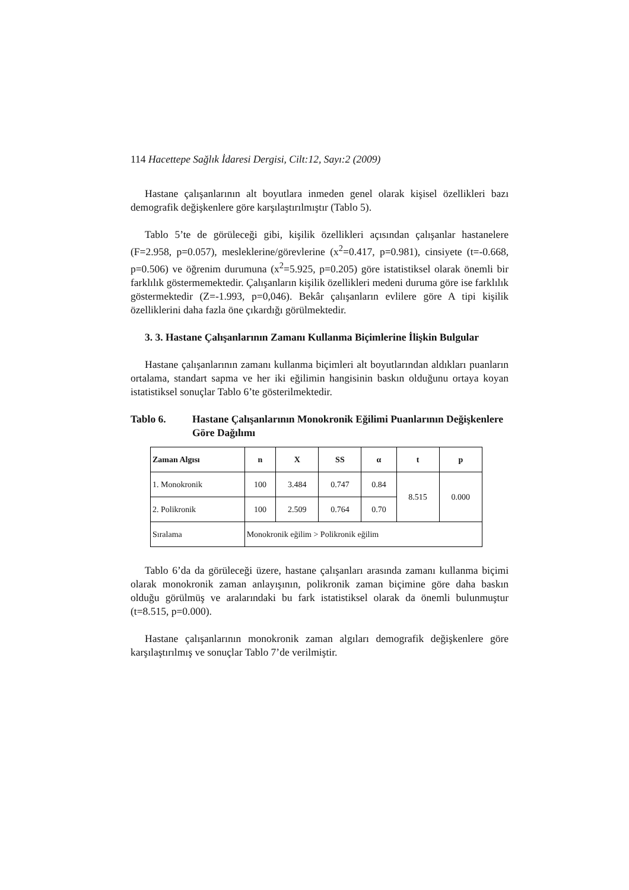114 Hacettepe Sağlık İdaresi Dergisi, Cilt:12, Sayı:2 (2009)
Hastane çalışanlarının alt boyutlara inmeden genel olarak kişisel özellikleri bazı demografik değişkenlere göre karşılaştırılmıştır (Tablo 5).
Tablo 5’te de görüleceği gibi, kişilik özellikleri açısından çalışanlar hastanelere (F=2.958, p=0.057), mesleklerine/görevlerine (x<sup>2</sup>=0.417, p=0.981), cinsiyete (t=-0.668, p=0.506) ve öğrenim durumuna (x<sup>2</sup>=5.925, p=0.205) göre istatistiksel olarak önemli bir farklılık göstermemektedir. Çalışanların kişilik özellikleri medeni duruma göre ise farklılık göstermektedir (Z=-1.993, p=0,046). Bekâr çalışanların evlilere göre A tipi kişilik özelliklerini daha fazla öne çıkardığı görülmektedir.
3. 3. Hastane Çalışanlarının Zamanı Kullanma Biçimlerine İlişkin Bulgular
Hastane çalışanlarının zamanı kullanma biçimleri alt boyutlarından aldıkları puanların ortalama, standart sapma ve her iki eğilimin hangisinin baskın olduğunu ortaya koyan istatistiksel sonuçlar Tablo 6’te gösterilmektedir.
Tablo 6. Hastane Çalışanlarının Monokronik Eğilimi Puanlarının Değişkenlere Göre Dağılımı
| Zaman Algısı | n | X | SS | α | t | p |
| --- | --- | --- | --- | --- | --- | --- |
| 1. Monokronik | 100 | 3.484 | 0.747 | 0.84 | 8.515 | 0.000 |
| 2. Polikronik | 100 | 2.509 | 0.764 | 0.70 | | |
| Sıralama | Monokronik eğilim > Polikronik eğilim | | | | | |
Tablo 6’da da görüleceği üzere, hastane çalışanları arasında zamanı kullanma biçimi olarak monokronik zaman anlayışının, polikronik zaman biçimine göre daha baskın olduğu görülmüş ve aralarındaki bu fark istatistiksel olarak da önemli bulunmuştur (t=8.515, p=0.000).
Hastane çalışanlarının monokronik zaman algıları demografik değişkenlere göre karşılaştırılmış ve sonuçlar Tablo 7’de verilmiştir.